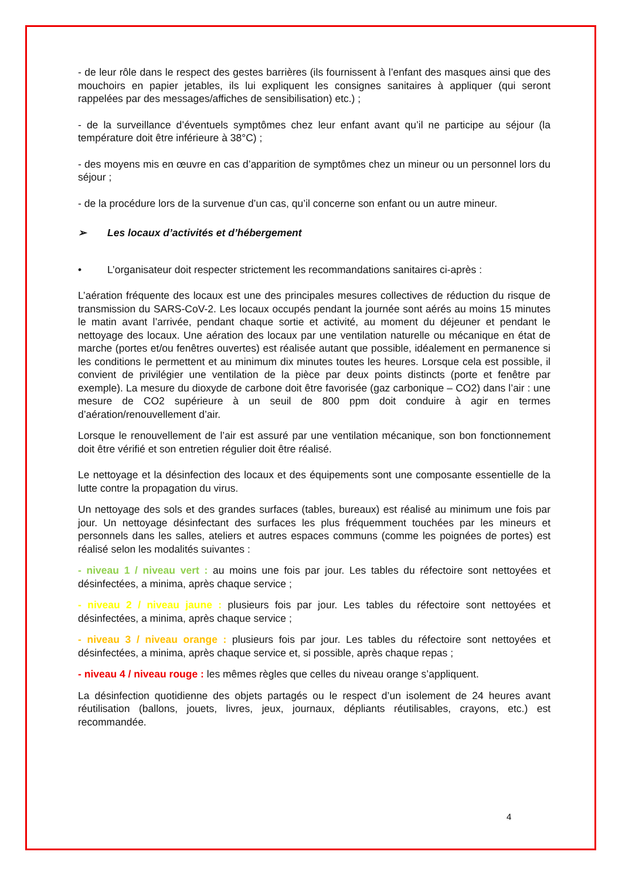- de leur rôle dans le respect des gestes barrières (ils fournissent à l’enfant des masques ainsi que des mouchoirs en papier jetables, ils lui expliquent les consignes sanitaires à appliquer (qui seront rappelées par des messages/affiches de sensibilisation) etc.) ;
- de la surveillance d’éventuels symptômes chez leur enfant avant qu’il ne participe au séjour (la température doit être inférieure à 38°C) ;
- des moyens mis en œuvre en cas d’apparition de symptômes chez un mineur ou un personnel lors du séjour ;
- de la procédure lors de la survenue d’un cas, qu’il concerne son enfant ou un autre mineur.
➢ Les locaux d’activités et d’hébergement
• L’organisateur doit respecter strictement les recommandations sanitaires ci-après :
L’aération fréquente des locaux est une des principales mesures collectives de réduction du risque de transmission du SARS-CoV-2. Les locaux occupés pendant la journée sont aérés au moins 15 minutes le matin avant l’arrivée, pendant chaque sortie et activité, au moment du déjeuner et pendant le nettoyage des locaux. Une aération des locaux par une ventilation naturelle ou mécanique en état de marche (portes et/ou fenêtres ouvertes) est réalisée autant que possible, idéalement en permanence si les conditions le permettent et au minimum dix minutes toutes les heures. Lorsque cela est possible, il convient de privilégier une ventilation de la pièce par deux points distincts (porte et fenêtre par exemple). La mesure du dioxyde de carbone doit être favorisée (gaz carbonique – CO2) dans l’air : une mesure de CO2 supérieure à un seuil de 800 ppm doit conduire à agir en termes d’aération/renouvellement d’air.
Lorsque le renouvellement de l’air est assuré par une ventilation mécanique, son bon fonctionnement doit être vérifié et son entretien régulier doit être réalisé.
Le nettoyage et la désinfection des locaux et des équipements sont une composante essentielle de la lutte contre la propagation du virus.
Un nettoyage des sols et des grandes surfaces (tables, bureaux) est réalisé au minimum une fois par jour. Un nettoyage désinfectant des surfaces les plus fréquemment touchées par les mineurs et personnels dans les salles, ateliers et autres espaces communs (comme les poignées de portes) est réalisé selon les modalités suivantes :
- niveau 1 / niveau vert : au moins une fois par jour. Les tables du réfectoire sont nettoyées et désinfectées, a minima, après chaque service ;
- niveau 2 / niveau jaune : plusieurs fois par jour. Les tables du réfectoire sont nettoyées et désinfectées, a minima, après chaque service ;
- niveau 3 / niveau orange : plusieurs fois par jour. Les tables du réfectoire sont nettoyées et désinfectées, a minima, après chaque service et, si possible, après chaque repas ;
- niveau 4 / niveau rouge : les mêmes règles que celles du niveau orange s’appliquent.
La désinfection quotidienne des objets partagés ou le respect d’un isolement de 24 heures avant réutilisation (ballons, jouets, livres, jeux, journaux, dépliants réutilisables, crayons, etc.) est recommandée.
4